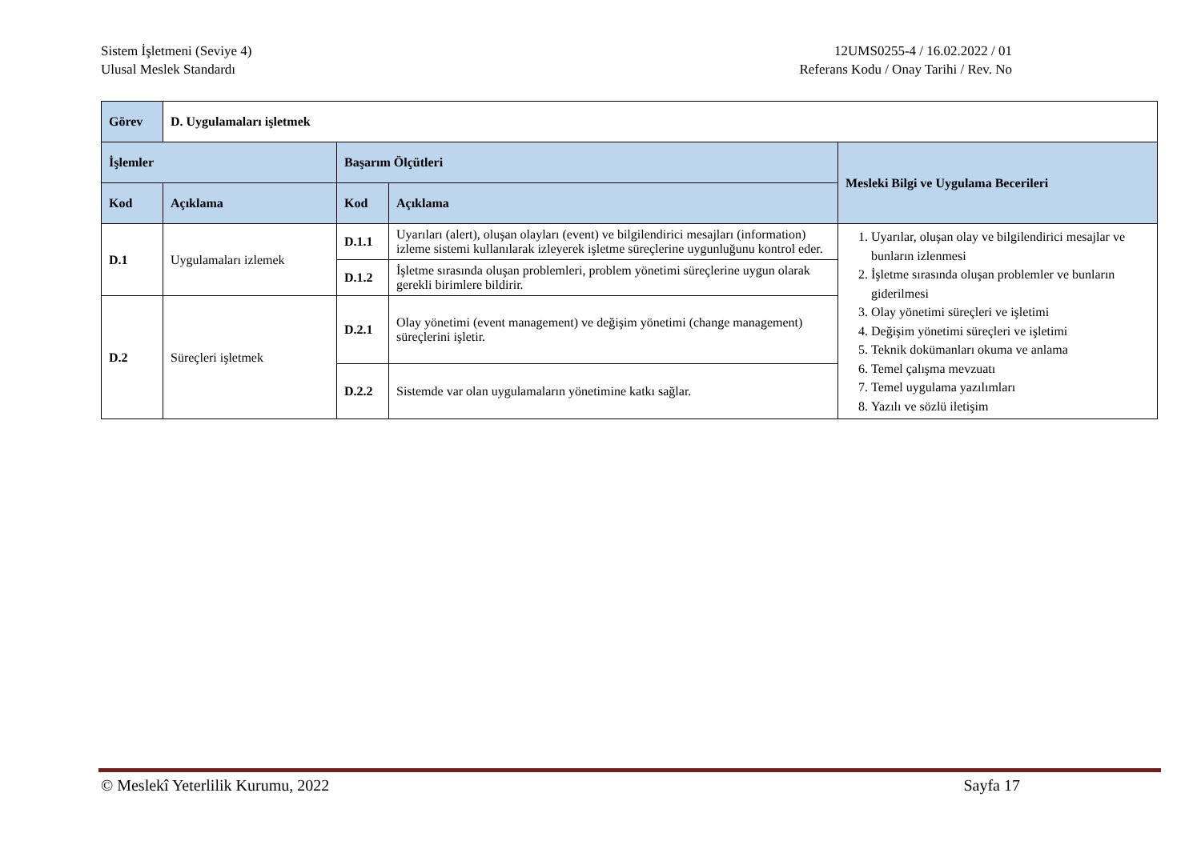Sistem İşletmeni (Seviye 4)
Ulusal Meslek Standardı
12UMS0255-4 / 16.02.2022 / 01
Referans Kodu / Onay Tarihi / Rev. No
| Görev | D. Uygulamaları işletmek | | | |
| İşlemler | | Başarım Ölçütleri | | Mesleki Bilgi ve Uygulama Becerileri |
| Kod | Açıklama | Kod | Açıklama | |
| D.1 | Uygulamaları izlemek | D.1.1 | Uyarıları (alert), oluşan olayları (event) ve bilgilendirici mesajları (information) izleme sistemi kullanılarak izleyerek işletme süreçlerine uygunluğunu kontrol eder. | 1. Uyarılar, oluşan olay ve bilgilendirici mesajlar ve bunların izlenmesi 2. İşletme sırasında oluşan problemler ve bunların giderilmesi 3. Olay yönetimi süreçleri ve işletimi 4. Değişim yönetimi süreçleri ve işletimi 5. Teknik dokümanları okuma ve anlama 6. Temel çalışma mevzuatı 7. Temel uygulama yazılımları 8. Yazılı ve sözlü iletişim |
| | | D.1.2 | İşletme sırasında oluşan problemleri, problem yönetimi süreçlerine uygun olarak gerekli birimlere bildirir. | |
| D.2 | Süreçleri işletmek | D.2.1 | Olay yönetimi (event management) ve değişim yönetimi (change management) süreçlerini işletir. | |
| | | D.2.2 | Sistemde var olan uygulamaların yönetimine katkı sağlar. | |
© Meslekî Yeterlilik Kurumu, 2022 Sayfa 17